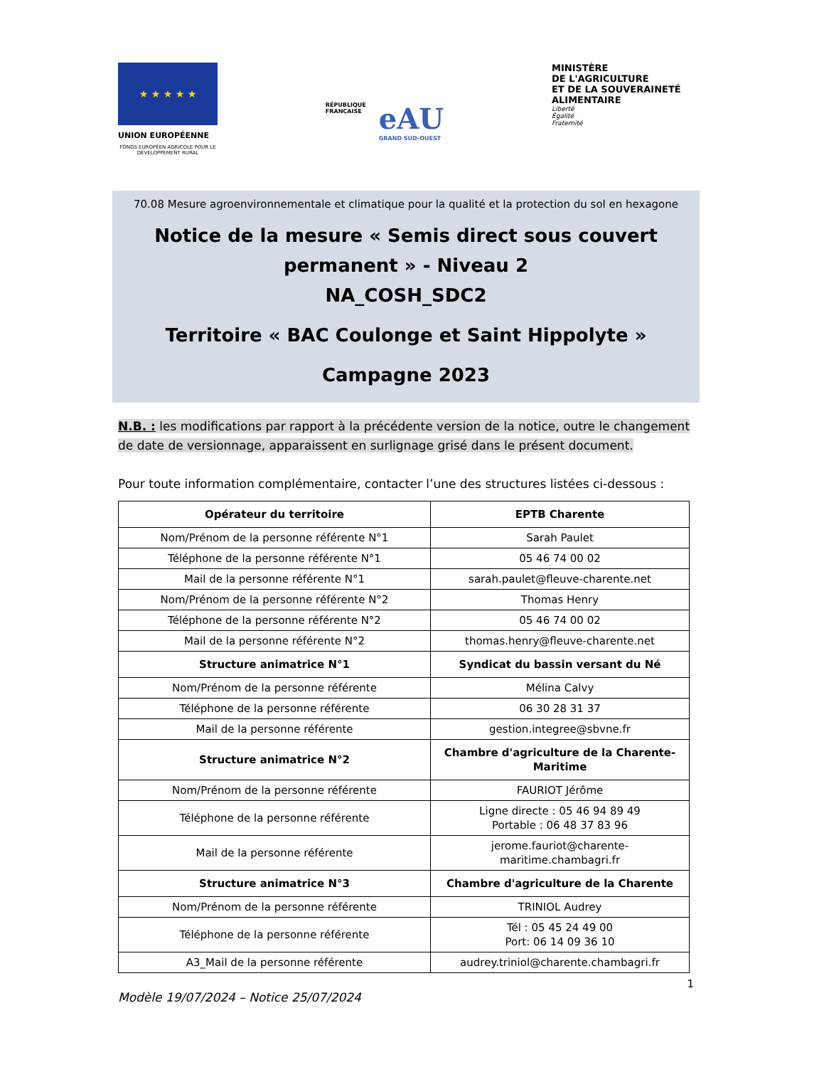★ ★ ★ ★ ★
UNION EUROPÉENNE
FONDS EUROPÉEN AGRICOLE POUR LE DÉVELOPPEMENT RURAL
RÉPUBLIQUE
FRANÇAISE
eAU
GRAND SUD-OUEST
MINISTÈRE
DE L'AGRICULTURE
ET DE LA SOUVERAINETÉ
ALIMENTAIRE
Liberté
Égalité
Fraternité
70.08 Mesure agroenvironnementale et climatique pour la qualité et la protection du sol en hexagone
Notice de la mesure « Semis direct sous couvert permanent » - Niveau 2
NA_COSH_SDC2
Territoire « BAC Coulonge et Saint Hippolyte »
Campagne 2023
N.B. : les modifications par rapport à la précédente version de la notice, outre le changement de date de versionnage, apparaissent en surlignage grisé dans le présent document.
Pour toute information complémentaire, contacter l’une des structures listées ci-dessous :
| Opérateur du territoire | EPTB Charente |
| --- | --- |
| Nom/Prénom de la personne référente N°1 | Sarah Paulet |
| Téléphone de la personne référente N°1 | 05 46 74 00 02 |
| Mail de la personne référente N°1 | sarah.paulet@fleuve-charente.net |
| Nom/Prénom de la personne référente N°2 | Thomas Henry |
| Téléphone de la personne référente N°2 | 05 46 74 00 02 |
| Mail de la personne référente N°2 | thomas.henry@fleuve-charente.net |
| Structure animatrice N°1 | Syndicat du bassin versant du Né |
| Nom/Prénom de la personne référente | Mélina Calvy |
| Téléphone de la personne référente | 06 30 28 31 37 |
| Mail de la personne référente | gestion.integree@sbvne.fr |
| Structure animatrice N°2 | Chambre d'agriculture de la Charente-Maritime |
| Nom/Prénom de la personne référente | FAURIOT Jérôme |
| Téléphone de la personne référente | Ligne directe : 05 46 94 89 49 Portable : 06 48 37 83 96 |
| Mail de la personne référente | jerome.fauriot@charente-maritime.chambagri.fr |
| Structure animatrice N°3 | Chambre d'agriculture de la Charente |
| Nom/Prénom de la personne référente | TRINIOL Audrey |
| Téléphone de la personne référente | Tél : 05 45 24 49 00 Port: 06 14 09 36 10 |
| A3_Mail de la personne référente | audrey.triniol@charente.chambagri.fr |
1
Modèle 19/07/2024 – Notice 25/07/2024